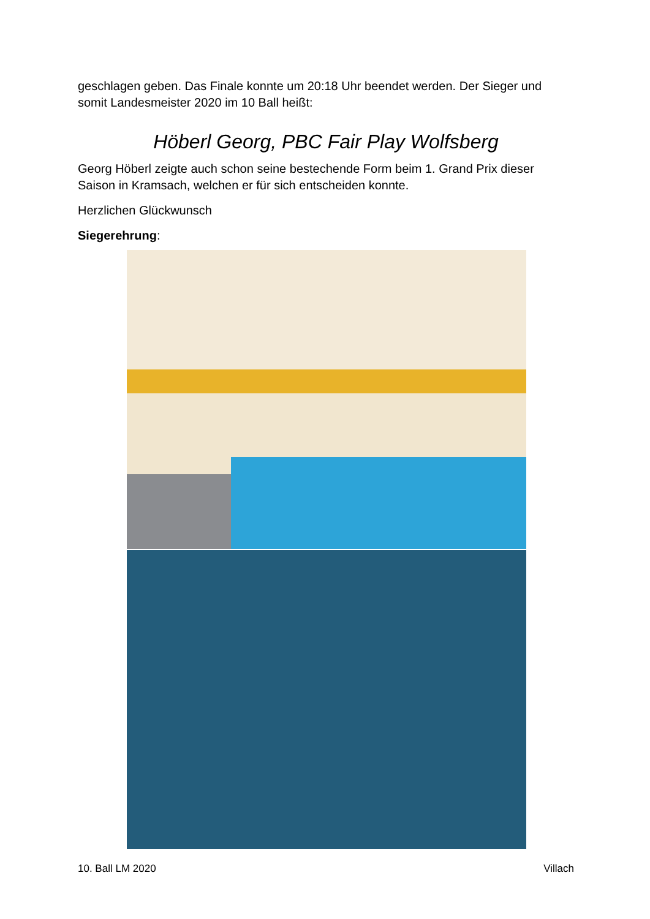geschlagen geben. Das Finale konnte um 20:18 Uhr beendet werden. Der Sieger und somit Landesmeister 2020 im 10 Ball heißt:
Höberl Georg, PBC Fair Play Wolfsberg
Georg Höberl zeigte auch schon seine bestechende Form beim 1. Grand Prix dieser Saison in Kramsach, welchen er für sich entscheiden konnte.
Herzlichen Glückwunsch
Siegerehrung:
10. Ball LM 2020 Villach